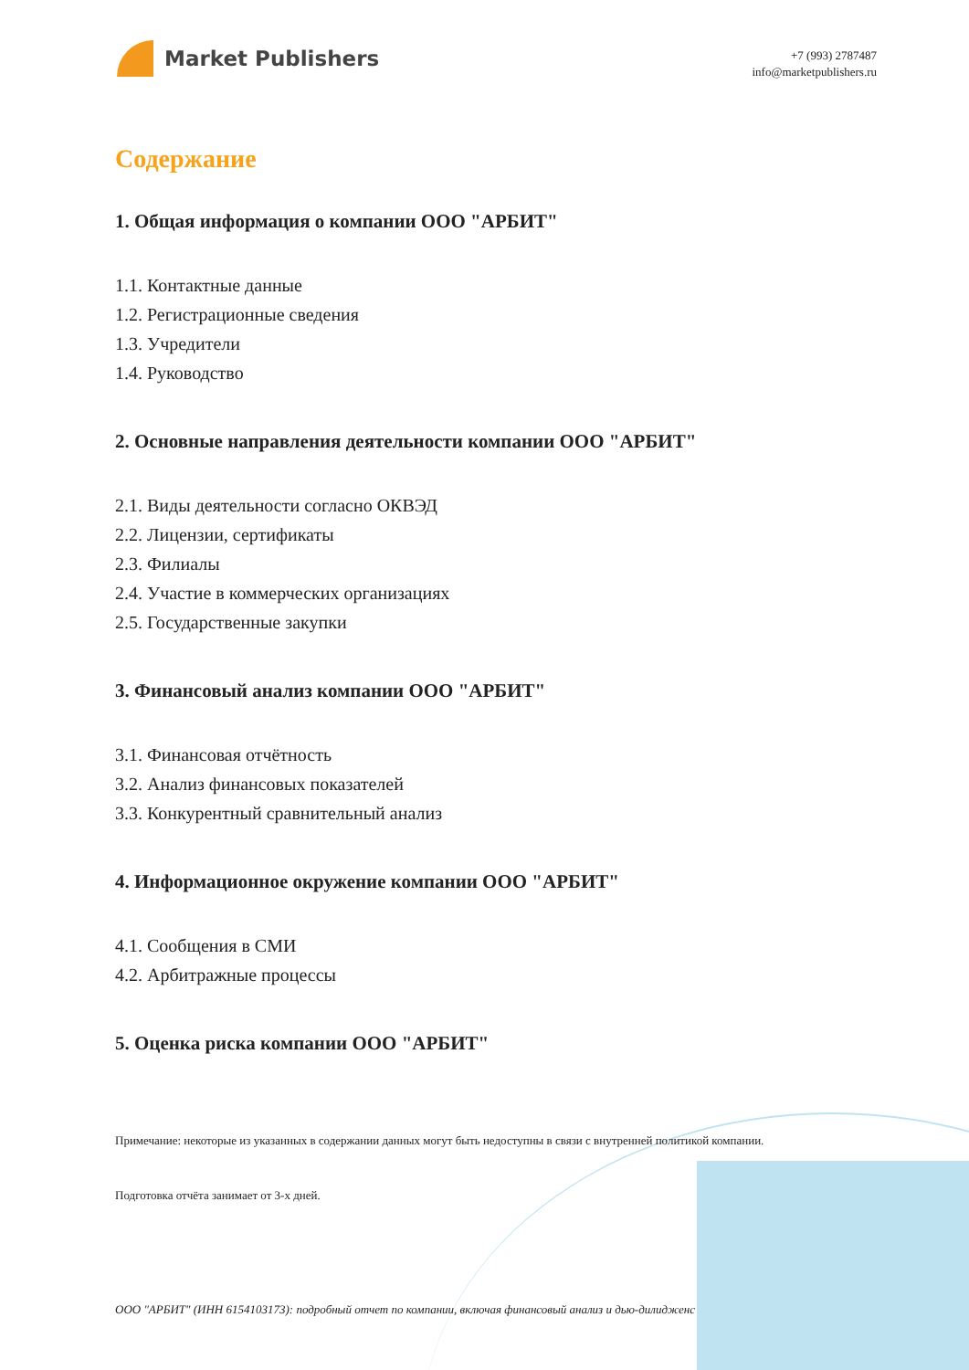Market Publishers
+7 (993) 2787487
info@marketpublishers.ru
Содержание
1. Общая информация о компании ООО "АРБИТ"
1.1. Контактные данные
1.2. Регистрационные сведения
1.3. Учредители
1.4. Руководство
2. Основные направления деятельности компании ООО "АРБИТ"
2.1. Виды деятельности согласно ОКВЭД
2.2. Лицензии, сертификаты
2.3. Филиалы
2.4. Участие в коммерческих организациях
2.5. Государственные закупки
3. Финансовый анализ компании ООО "АРБИТ"
3.1. Финансовая отчётность
3.2. Анализ финансовых показателей
3.3. Конкурентный сравнительный анализ
4. Информационное окружение компании ООО "АРБИТ"
4.1. Сообщения в СМИ
4.2. Арбитражные процессы
5. Оценка риска компании ООО "АРБИТ"
Примечание: некоторые из указанных в содержании данных могут быть недоступны в связи с внутренней политикой компании.
Подготовка отчёта занимает от 3-х дней.
ООО "АРБИТ" (ИНН 6154103173): подробный отчет по компании, включая финансовый анализ и дью-дилидженс